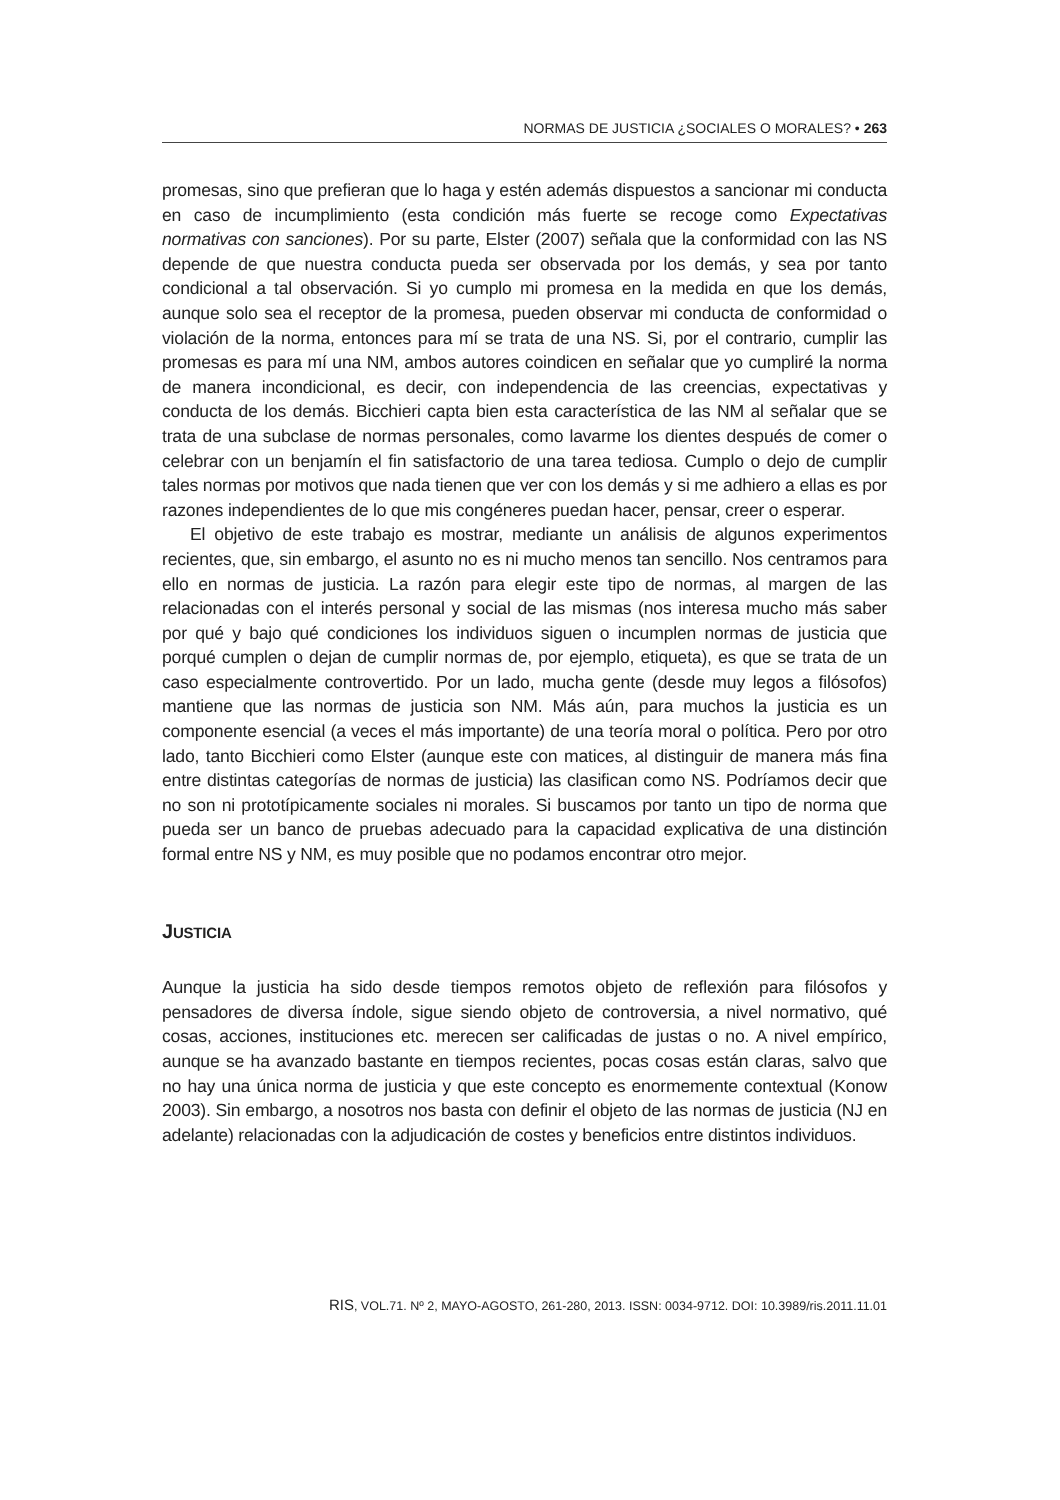NORMAS DE JUSTICIA ¿SOCIALES O MORALES? • 263
promesas, sino que prefieran que lo haga y estén además dispuestos a sancionar mi conducta en caso de incumplimiento (esta condición más fuerte se recoge como Expectativas normativas con sanciones). Por su parte, Elster (2007) señala que la conformidad con las NS depende de que nuestra conducta pueda ser observada por los demás, y sea por tanto condicional a tal observación. Si yo cumplo mi promesa en la medida en que los demás, aunque solo sea el receptor de la promesa, pueden observar mi conducta de conformidad o violación de la norma, entonces para mí se trata de una NS. Si, por el contrario, cumplir las promesas es para mí una NM, ambos autores coindicen en señalar que yo cumpliré la norma de manera incondicional, es decir, con independencia de las creencias, expectativas y conducta de los demás. Bicchieri capta bien esta característica de las NM al señalar que se trata de una subclase de normas personales, como lavarme los dientes después de comer o celebrar con un benjamín el fin satisfactorio de una tarea tediosa. Cumplo o dejo de cumplir tales normas por motivos que nada tienen que ver con los demás y si me adhiero a ellas es por razones independientes de lo que mis congéneres puedan hacer, pensar, creer o esperar.
El objetivo de este trabajo es mostrar, mediante un análisis de algunos experimentos recientes, que, sin embargo, el asunto no es ni mucho menos tan sencillo. Nos centramos para ello en normas de justicia. La razón para elegir este tipo de normas, al margen de las relacionadas con el interés personal y social de las mismas (nos interesa mucho más saber por qué y bajo qué condiciones los individuos siguen o incumplen normas de justicia que porqué cumplen o dejan de cumplir normas de, por ejemplo, etiqueta), es que se trata de un caso especialmente controvertido. Por un lado, mucha gente (desde muy legos a filósofos) mantiene que las normas de justicia son NM. Más aún, para muchos la justicia es un componente esencial (a veces el más importante) de una teoría moral o política. Pero por otro lado, tanto Bicchieri como Elster (aunque este con matices, al distinguir de manera más fina entre distintas categorías de normas de justicia) las clasifican como NS. Podríamos decir que no son ni prototípicamente sociales ni morales. Si buscamos por tanto un tipo de norma que pueda ser un banco de pruebas adecuado para la capacidad explicativa de una distinción formal entre NS y NM, es muy posible que no podamos encontrar otro mejor.
JUSTICIA
Aunque la justicia ha sido desde tiempos remotos objeto de reflexión para filósofos y pensadores de diversa índole, sigue siendo objeto de controversia, a nivel normativo, qué cosas, acciones, instituciones etc. merecen ser calificadas de justas o no. A nivel empírico, aunque se ha avanzado bastante en tiempos recientes, pocas cosas están claras, salvo que no hay una única norma de justicia y que este concepto es enormemente contextual (Konow 2003). Sin embargo, a nosotros nos basta con definir el objeto de las normas de justicia (NJ en adelante) relacionadas con la adjudicación de costes y beneficios entre distintos individuos.
RIS, VOL.71. Nº 2, MAYO-AGOSTO, 261-280, 2013. ISSN: 0034-9712. DOI: 10.3989/ris.2011.11.01